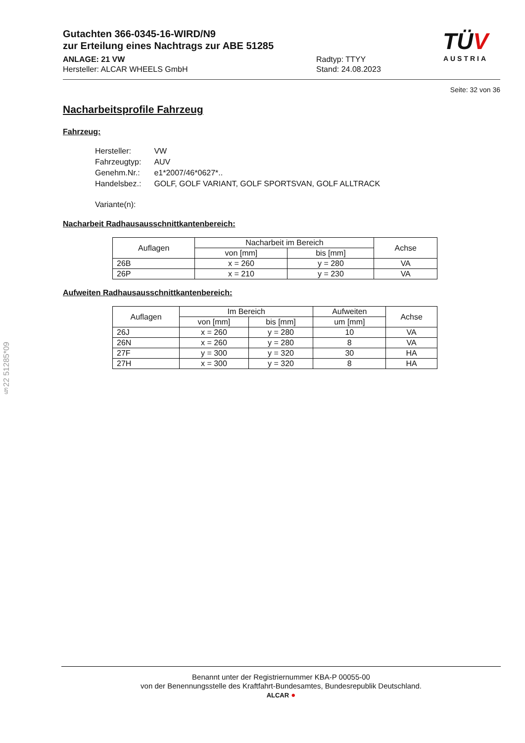Gutachten 366-0345-16-WIRD/N9
zur Erteilung eines Nachtrags zur ABE 51285
ANLAGE: 21 VW
Hersteller: ALCAR WHEELS GmbH
Radtyp: TTYY
Stand: 24.08.2023
TÜV
AUSTRIA
Seite: 32 von 36
Nacharbeitsprofile Fahrzeug
Fahrzeug:
| Hersteller: | VW |
| Fahrzeugtyp: | AUV |
| Genehm.Nr.: | e1*2007/46*0627*.. |
| Handelsbez.: | GOLF, GOLF VARIANT, GOLF SPORTSVAN, GOLF ALLTRACK |
| Variante(n): | |
Nacharbeit Radhausausschnittkantenbereich:
| Auflagen | Nacharbeit im Bereich | | Achse |
| --- | --- | --- | --- |
| | von [mm] | bis [mm] | |
| 26B | x = 260 | y = 280 | VA |
| 26P | x = 210 | y = 230 | VA |
Aufweiten Radhausausschnittkantenbereich:
| Auflagen | Im Bereich | | Aufweiten | Achse |
| --- | --- | --- | --- | --- |
| | von [mm] | bis [mm] | um [mm] | |
| 26J | x = 260 | y = 280 | 10 | VA |
| 26N | x = 260 | y = 280 | 8 | VA |
| 27F | y = 300 | y = 320 | 30 | HA |
| 27H | x = 300 | y = 320 | 8 | HA |
§22 51285*09
Benannt unter der Registriernummer KBA-P 00055-00
von der Benennungsstelle des Kraftfahrt-Bundesamtes, Bundesrepublik Deutschland.
ALCAR ●